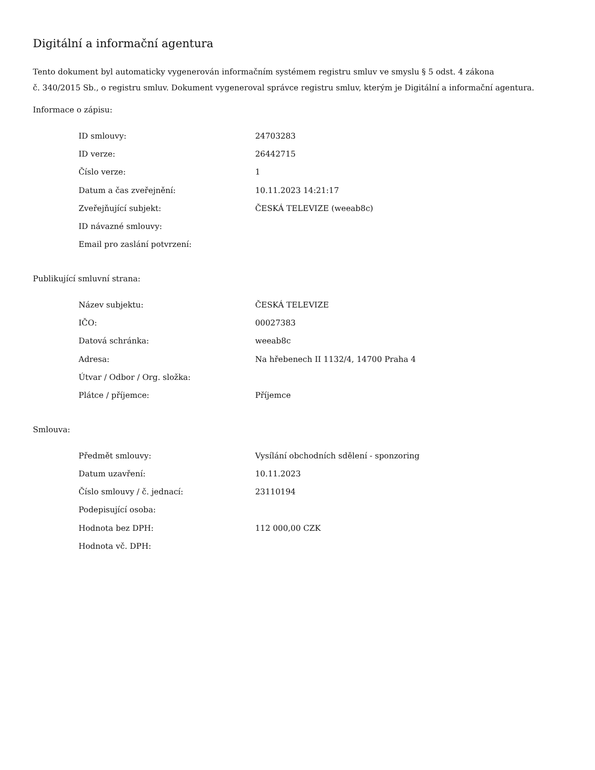Digitální a informační agentura
Tento dokument byl automaticky vygenerován informačním systémem registru smluv ve smyslu § 5 odst. 4 zákona
č. 340/2015 Sb., o registru smluv. Dokument vygeneroval správce registru smluv, kterým je Digitální a informační agentura.
Informace o zápisu:
| ID smlouvy: | 24703283 |
| ID verze: | 26442715 |
| Číslo verze: | 1 |
| Datum a čas zveřejnění: | 10.11.2023 14:21:17 |
| Zveřejňující subjekt: | ČESKÁ TELEVIZE (weeab8c) |
| ID návazné smlouvy: | |
| Email pro zaslání potvrzení: | |
Publikující smluvní strana:
| Název subjektu: | ČESKÁ TELEVIZE |
| IČO: | 00027383 |
| Datová schránka: | weeab8c |
| Adresa: | Na hřebenech II 1132/4, 14700 Praha 4 |
| Útvar / Odbor / Org. složka: | |
| Plátce / příjemce: | Příjemce |
Smlouva:
| Předmět smlouvy: | Vysílání obchodních sdělení - sponzoring |
| Datum uzavření: | 10.11.2023 |
| Číslo smlouvy / č. jednací: | 23110194 |
| Podepisující osoba: | |
| Hodnota bez DPH: | 112 000,00 CZK |
| Hodnota vč. DPH: | |